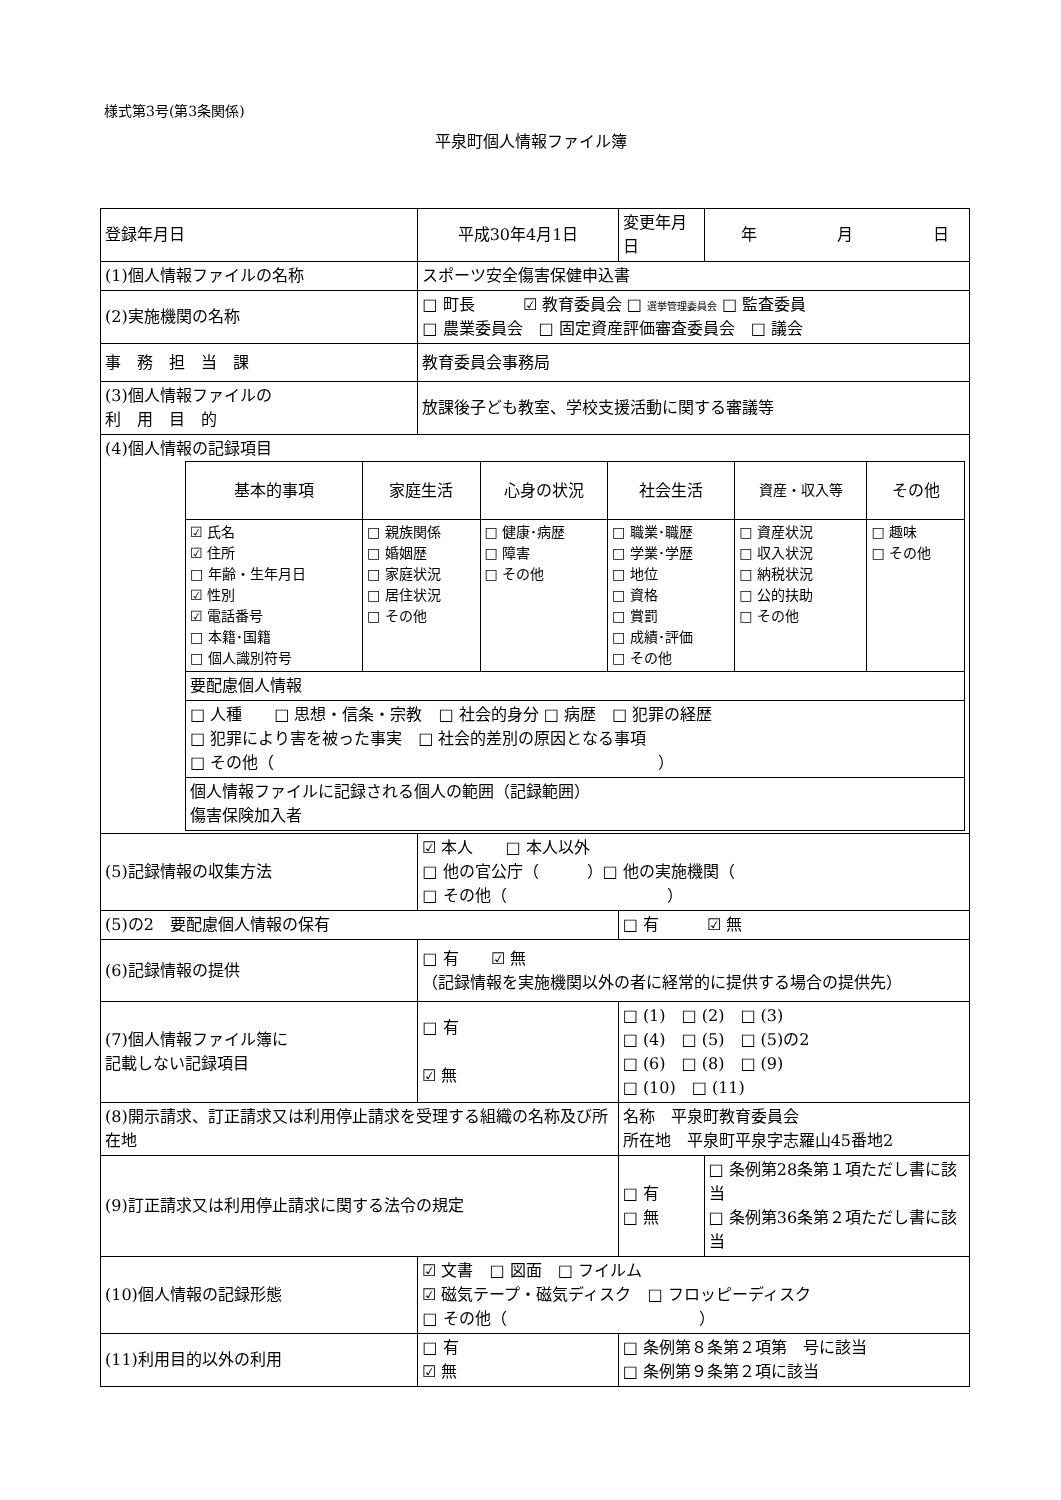様式第3号(第3条関係)
平泉町個人情報ファイル簿
| 登録年月日 | 平成30年4月1日 | | 変更年月日 | 年 月 日 |
| (1)個人情報ファイルの名称 | | スポーツ安全傷害保健申込書 | | |
| (2)実施機関の名称 | | □ 町長 ☑ 教育委員会 □ 選挙管理委員会 □ 監査委員 □ 農業委員会 □ 固定資産評価審査委員会 □ 議会 | | |
| 事 務 担 当 課 | | 教育委員会事務局 | | |
| (3)個人情報ファイルの 利 用 目 的 | | 放課後子ども教室、学校支援活動に関する審議等 | | |
| (4)個人情報の記録項目 / 基本的事項 / 家庭生活 / 心身の状況 / 社会生活 / 資産・収入等 / その他 / / ☑ 氏名 ☑ 住所 □ 年齢・生年月日 ☑ 性別 ☑ 電話番号 □ 本籍･国籍 □ 個人識別符号 / □ 親族関係 □ 婚姻歴 □ 家庭状況 □ 居住状況 □ その他 / □ 健康･病歴 □ 障害 □ その他 / □ 職業･職歴 □ 学業･学歴 □ 地位 □ 資格 □ 賞罰 □ 成績･評価 □ その他 / □ 資産状況 □ 収入状況 □ 納税状況 □ 公的扶助 □ その他 / □ 趣味 □ その他 / / 要配慮個人情報 / / / / / / / □ 人種 □ 思想・信条・宗教 □ 社会的身分 □ 病歴 □ 犯罪の経歴 □ 犯罪により害を被った事実 □ 社会的差別の原因となる事項 □ その他（ ） / / / / / / / 個人情報ファイルに記録される個人の範囲（記録範囲） 傷害保険加入者 / / / / / / | | | | |
| (5)記録情報の収集方法 | | ☑ 本人 □ 本人以外 □ 他の官公庁（ ）□ 他の実施機関（ □ その他（ ） | | |
| (5)の2 要配慮個人情報の保有 | | | □ 有 ☑ 無 | |
| (6)記録情報の提供 | | □ 有 ☑ 無 （記録情報を実施機関以外の者に経常的に提供する場合の提供先） | | |
| (7)個人情報ファイル簿に 記載しない記録項目 | | □ 有 ☑ 無 | □ (1) □ (2) □ (3) □ (4) □ (5) □ (5)の2 □ (6) □ (8) □ (9) □ (10) □ (11) | |
| (8)開示請求、訂正請求又は利用停止請求を受理する組織の名称及び所在地 | | | 名称 平泉町教育委員会 所在地 平泉町平泉字志羅山45番地2 | |
| (9)訂正請求又は利用停止請求に関する法令の規定 | | | □ 有 □ 無 | □ 条例第28条第１項ただし書に該当 □ 条例第36条第２項ただし書に該当 |
| (10)個人情報の記録形態 | | ☑ 文書 □ 図面 □ フイルム ☑ 磁気テープ・磁気ディスク □ フロッピーディスク □ その他（ ） | | |
| (11)利用目的以外の利用 | | □ 有 ☑ 無 | □ 条例第８条第２項第 号に該当 □ 条例第９条第２項に該当 | |